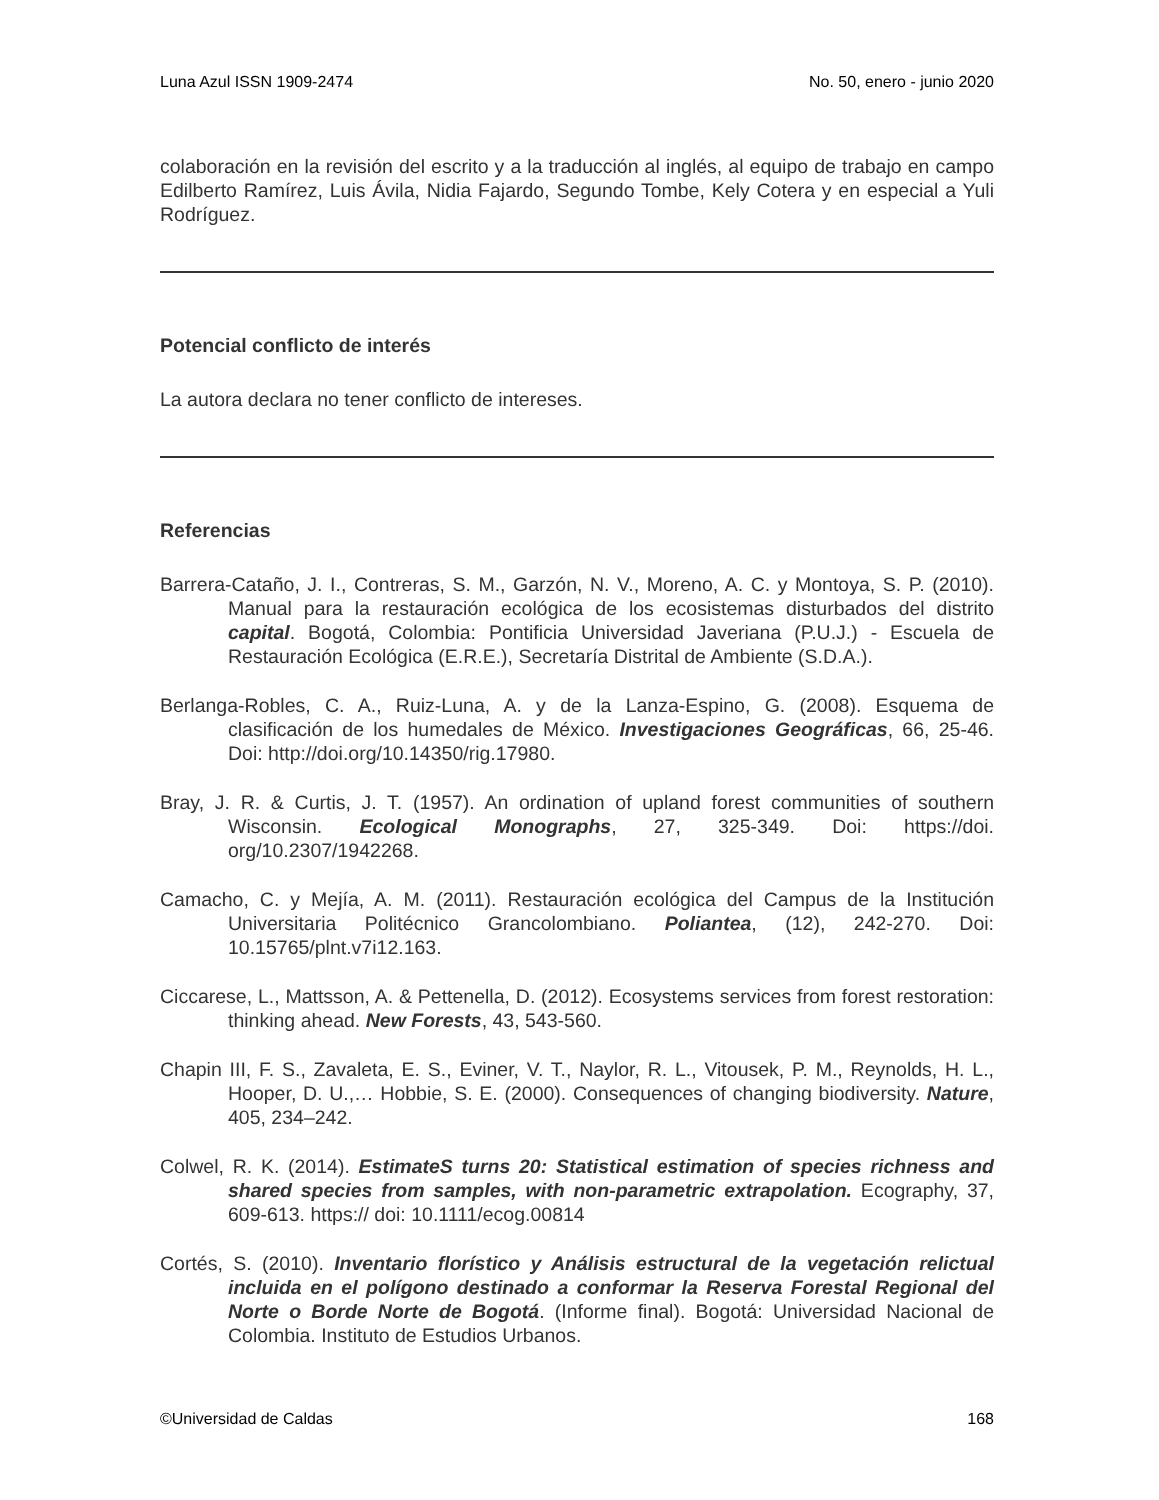Luna Azul ISSN 1909-2474 No. 50, enero - junio 2020
colaboración en la revisión del escrito y a la traducción al inglés, al equipo de trabajo en campo Edilberto Ramírez, Luis Ávila, Nidia Fajardo, Segundo Tombe, Kely Cotera y en especial a Yuli Rodríguez.
Potencial conflicto de interés
La autora declara no tener conflicto de intereses.
Referencias
Barrera-Cataño, J. I., Contreras, S. M., Garzón, N. V., Moreno, A. C. y Montoya, S. P. (2010). Manual para la restauración ecológica de los ecosistemas disturbados del distrito capital. Bogotá, Colombia: Pontificia Universidad Javeriana (P.U.J.) - Escuela de Restauración Ecológica (E.R.E.), Secretaría Distrital de Ambiente (S.D.A.).
Berlanga-Robles, C. A., Ruiz-Luna, A. y de la Lanza-Espino, G. (2008). Esquema de clasificación de los humedales de México. Investigaciones Geográficas, 66, 25-46. Doi: http://doi.org/10.14350/rig.17980.
Bray, J. R. & Curtis, J. T. (1957). An ordination of upland forest communities of southern Wisconsin. Ecological Monographs, 27, 325-349. Doi: https://doi. org/10.2307/1942268.
Camacho, C. y Mejía, A. M. (2011). Restauración ecológica del Campus de la Institución Universitaria Politécnico Grancolombiano. Poliantea, (12), 242-270. Doi: 10.15765/plnt.v7i12.163.
Ciccarese, L., Mattsson, A. & Pettenella, D. (2012). Ecosystems services from forest restoration: thinking ahead. New Forests, 43, 543-560.
Chapin III, F. S., Zavaleta, E. S., Eviner, V. T., Naylor, R. L., Vitousek, P. M., Reynolds, H. L., Hooper, D. U.,… Hobbie, S. E. (2000). Consequences of changing biodiversity. Nature, 405, 234–242.
Colwel, R. K. (2014). EstimateS turns 20: Statistical estimation of species richness and shared species from samples, with non-parametric extrapolation. Ecography, 37, 609-613. https:// doi: 10.1111/ecog.00814
Cortés, S. (2010). Inventario florístico y Análisis estructural de la vegetación relictual incluida en el polígono destinado a conformar la Reserva Forestal Regional del Norte o Borde Norte de Bogotá. (Informe final). Bogotá: Universidad Nacional de Colombia. Instituto de Estudios Urbanos.
©Universidad de Caldas 168